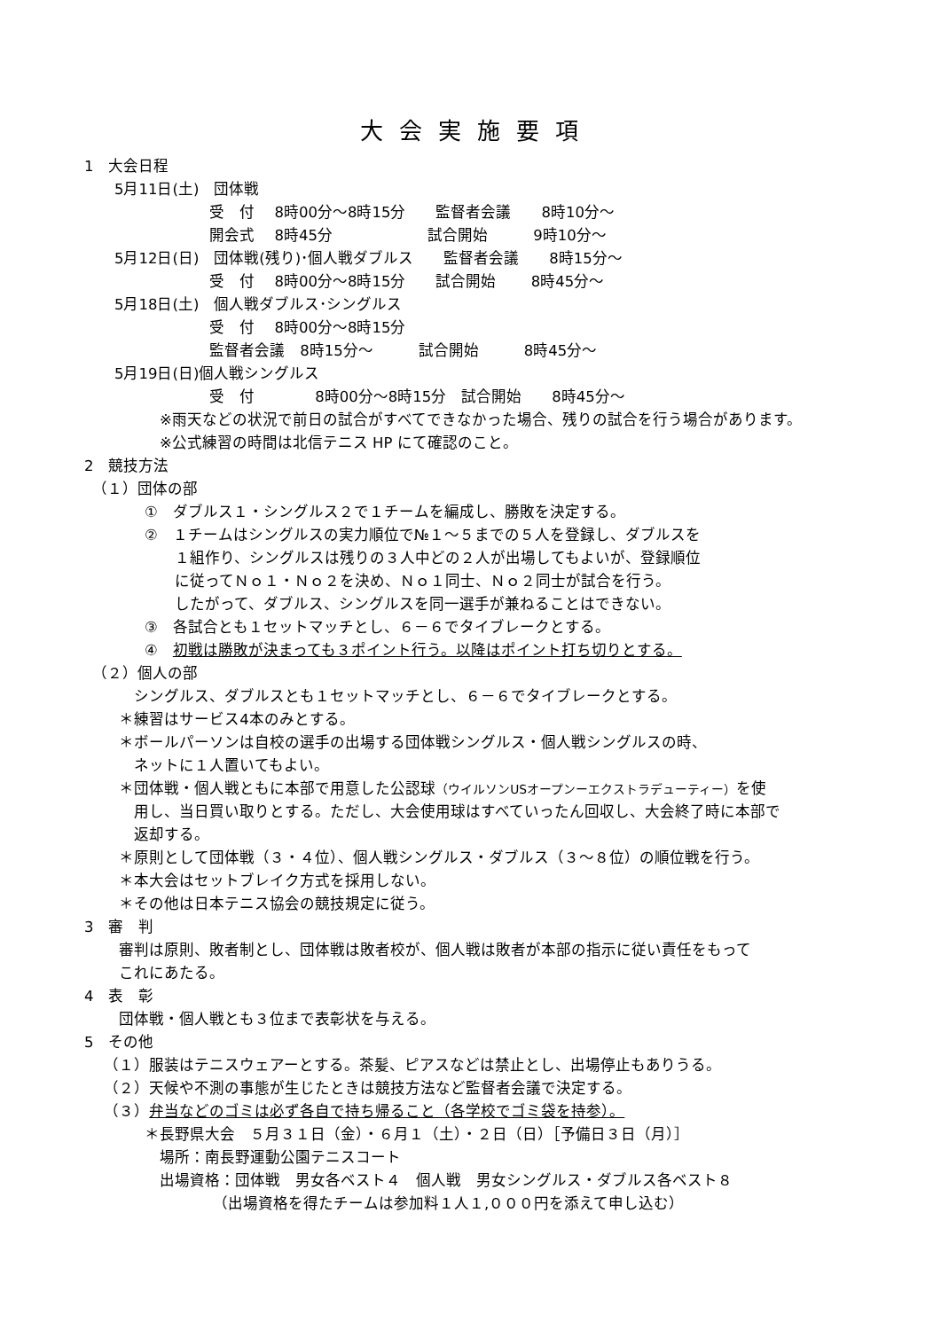大会実施要項
1　大会日程
　　5月11日(土)　団体戦
　　　　　　　　 受　付　 8時00分～8時15分　　監督者会議　　8時10分～
　　　　　　　　 開会式　 8時45分　　　　　　 試合開始　　　9時10分～
　　5月12日(日)　団体戦(残り)･個人戦ダブルス　　監督者会議　　8時15分～
　　　　　　　　 受　付　 8時00分～8時15分　　試合開始　　 8時45分～
　　5月18日(土)　個人戦ダブルス･シングルス
　　　　　　　　 受　付　 8時00分～8時15分
　　　　　　　　 監督者会議　8時15分～　　　試合開始　　　8時45分～
　　5月19日(日)個人戦シングルス
　　　　　　　　 受　付　　　　8時00分～8時15分　試合開始　　8時45分～
　　　　　※雨天などの状況で前日の試合がすべてできなかった場合、残りの試合を行う場合があります。
　　　　　※公式練習の時間は北信テニス HP にて確認のこと。
2　競技方法
　（１）団体の部
　　　　①　ダブルス１・シングルス２で１チームを編成し、勝敗を決定する。
　　　　②　１チームはシングルスの実力順位で№１～５までの５人を登録し、ダブルスを
　　　　　　１組作り、シングルスは残りの３人中どの２人が出場してもよいが、登録順位
　　　　　　に従ってＮｏ１・Ｎｏ２を決め、Ｎｏ１同士、Ｎｏ２同士が試合を行う。
　　　　　　したがって、ダブルス、シングルスを同一選手が兼ねることはできない。
　　　　③　各試合とも１セットマッチとし、６－６でタイブレークとする。
　　　　④　初戦は勝敗が決まっても３ポイント行う。以降はポイント打ち切りとする。
　（２）個人の部
　　　 シングルス、ダブルスとも１セットマッチとし、６－６でタイブレークとする。
　　 ＊練習はサービス4本のみとする。
　　 ＊ボールパーソンは自校の選手の出場する団体戦シングルス・個人戦シングルスの時、
　　　 ネットに１人置いてもよい。
　　 ＊団体戦・個人戦ともに本部で用意した公認球（ウイルソンUSオープンーエクストラデューティー）を使
　　　 用し、当日買い取りとする。ただし、大会使用球はすべていったん回収し、大会終了時に本部で
　　　 返却する。
　　 ＊原則として団体戦（３・４位）、個人戦シングルス・ダブルス（３～８位）の順位戦を行う。
　　 ＊本大会はセットブレイク方式を採用しない。
　　 ＊その他は日本テニス協会の競技規定に従う。
3　審　判
　　 審判は原則、敗者制とし、団体戦は敗者校が、個人戦は敗者が本部の指示に従い責任をもって
　　 これにあたる。
4　表　彰
　　 団体戦・個人戦とも３位まで表彰状を与える。
5　その他
　 （１）服装はテニスウェアーとする。茶髪、ピアスなどは禁止とし、出場停止もありうる。
　 （２）天候や不測の事態が生じたときは競技方法など監督者会議で決定する。
　 （３）弁当などのゴミは必ず各自で持ち帰ること（各学校でゴミ袋を持参）。
　　　　＊長野県大会　５月３１日（金）・６月１（土）・２日（日）［予備日３日（月）］
　　　　　場所：南長野運動公園テニスコート
　　　　　出場資格：団体戦　男女各ベスト４　個人戦　男女シングルス・ダブルス各ベスト８
　　　　　　　　　（出場資格を得たチームは参加料１人１,０００円を添えて申し込む）